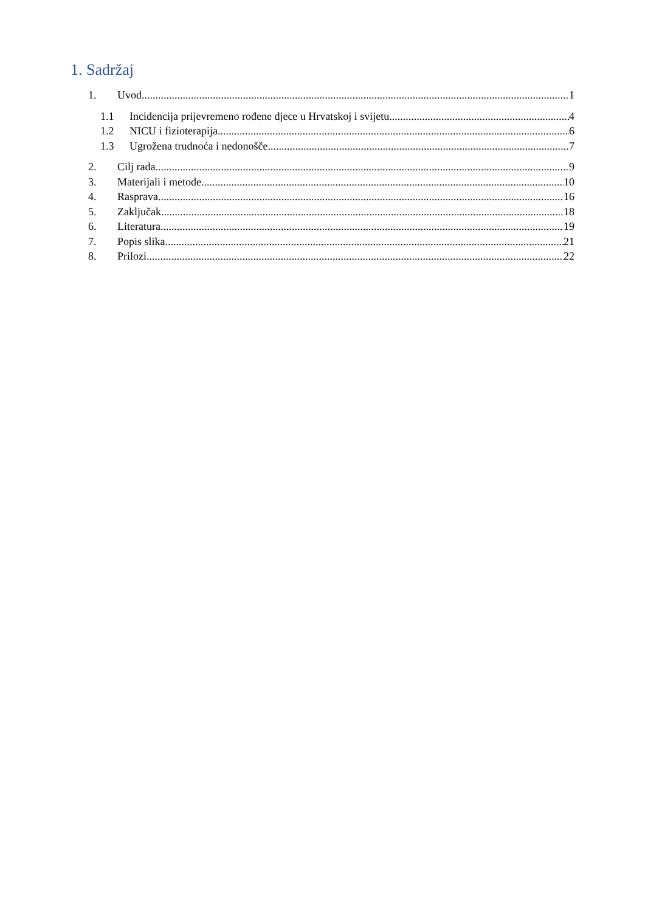1. Sadržaj
1. Uvod 1
1.1 Incidencija prijevremeno rođene djece u Hrvatskoj i svijetu 4
1.2 NICU i fizioterapija 6
1.3 Ugrožena trudnoća i nedonošče 7
2. Cilj rada 9
3. Materijali i metode 10
4. Rasprava 16
5. Zaključak 18
6. Literatura 19
7. Popis slika 21
8. Prilozi 22